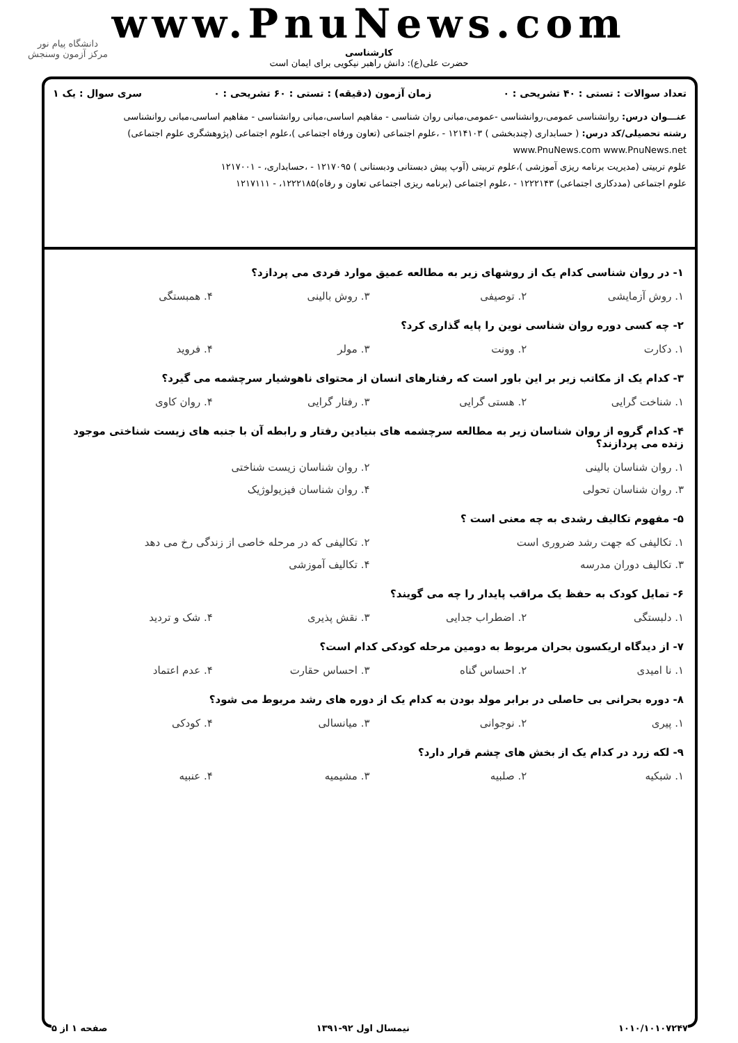www.PnuNews.com
کارشناسی
حضرت علی(ع): دانش راهبر نیکویی برای ایمان است
دانشگاه پیام نور
مرکز آزمون وسنجش
تعداد سوالات : تستی : ۴۰ تشریحی : ۰ زمان آزمون (دقیقه) : تستی : ۶۰ تشریحی : ۰ سری سوال : یک ۱
عنـــوان درس: روانشناسی عمومی،روانشناسی -عمومی،مبانی روان شناسی - مفاهیم اساسی،مبانی روانشناسی - مفاهیم اساسی،مبانی روانشناسی
رشته تحصیلی/کد درس: ( حسابداری (چندبخشی ) ۱۲۱۴۱۰۳ - ،علوم اجتماعی (تعاون ورفاه اجتماعی )،علوم اجتماعی (پژوهشگری علوم اجتماعی) www.PnuNews.com www.PnuNews.net
علوم تربیتی (مدیریت برنامه ریزی آموزشی )،علوم تربیتی (آوپ پیش دبستانی ودبستانی ) ۱۲۱۷۰۹۵ - ،حسابداری، - ۱۲۱۷۰۰۱
علوم اجتماعی (مددکاری اجتماعی) ۱۲۲۲۱۴۳ - ،علوم اجتماعی (برنامه ریزی اجتماعی تعاون و رفاه)۱۲۲۲۱۸۵، - ۱۲۱۷۱۱۱
۱- در روان شناسی کدام یک از روشهای زیر به مطالعه عمیق موارد فردی می پردازد؟
۱. روش آزمایشی ۲. توصیفی ۳. روش بالینی ۴. همبستگی
۲- چه کسی دوره روان شناسی نوین را پایه گذاری کرد؟
۱. دکارت ۲. وونت ۳. مولر ۴. فروید
۳- کدام یک از مکاتب زیر بر این باور است که رفتارهای انسان از محتوای ناهوشیار سرچشمه می گیرد؟
۱. شناخت گرایی ۲. هستی گرایی ۳. رفتار گرایی ۴. روان کاوی
۴- کدام گروه از روان شناسان زیر به مطالعه سرچشمه های بنیادین رفتار و رابطه آن با جنبه های زیست شناختی موجود زنده می پردازند؟
۱. روان شناسان بالینی ۲. روان شناسان زیست شناختی ۳. روان شناسان تحولی ۴. روان شناسان فیزیولوژیک
۵- مفهوم تکالیف رشدی به چه معنی است ؟
۱. تکالیفی که جهت رشد ضروری است ۲. تکالیفی که در مرحله خاصی از زندگی رخ می دهد ۳. تکالیف دوران مدرسه ۴. تکالیف آموزشی
۶- تمایل کودک به حفظ یک مراقب پایدار را چه می گویند؟
۱. دلبستگی ۲. اضطراب جدایی ۳. نقش پذیری ۴. شک و تردید
۷- از دیدگاه اریکسون بحران مربوط به دومین مرحله کودکی کدام است؟
۱. نا امیدی ۲. احساس گناه ۳. احساس حقارت ۴. عدم اعتماد
۸- دوره بحرانی بی حاصلی در برابر مولد بودن به کدام یک از دوره های رشد مربوط می شود؟
۱. پیری ۲. نوجوانی ۳. میانسالی ۴. کودکی
۹- لکه زرد در کدام یک از بخش های چشم قرار دارد؟
۱. شبکیه ۲. صلبیه ۳. مشیمیه ۴. عنبیه
۱۰۱۰/۱۰۱۰۷۲۴۷ نیمسال اول ۹۲-۱۳۹۱ صفحه ۱ از ۵